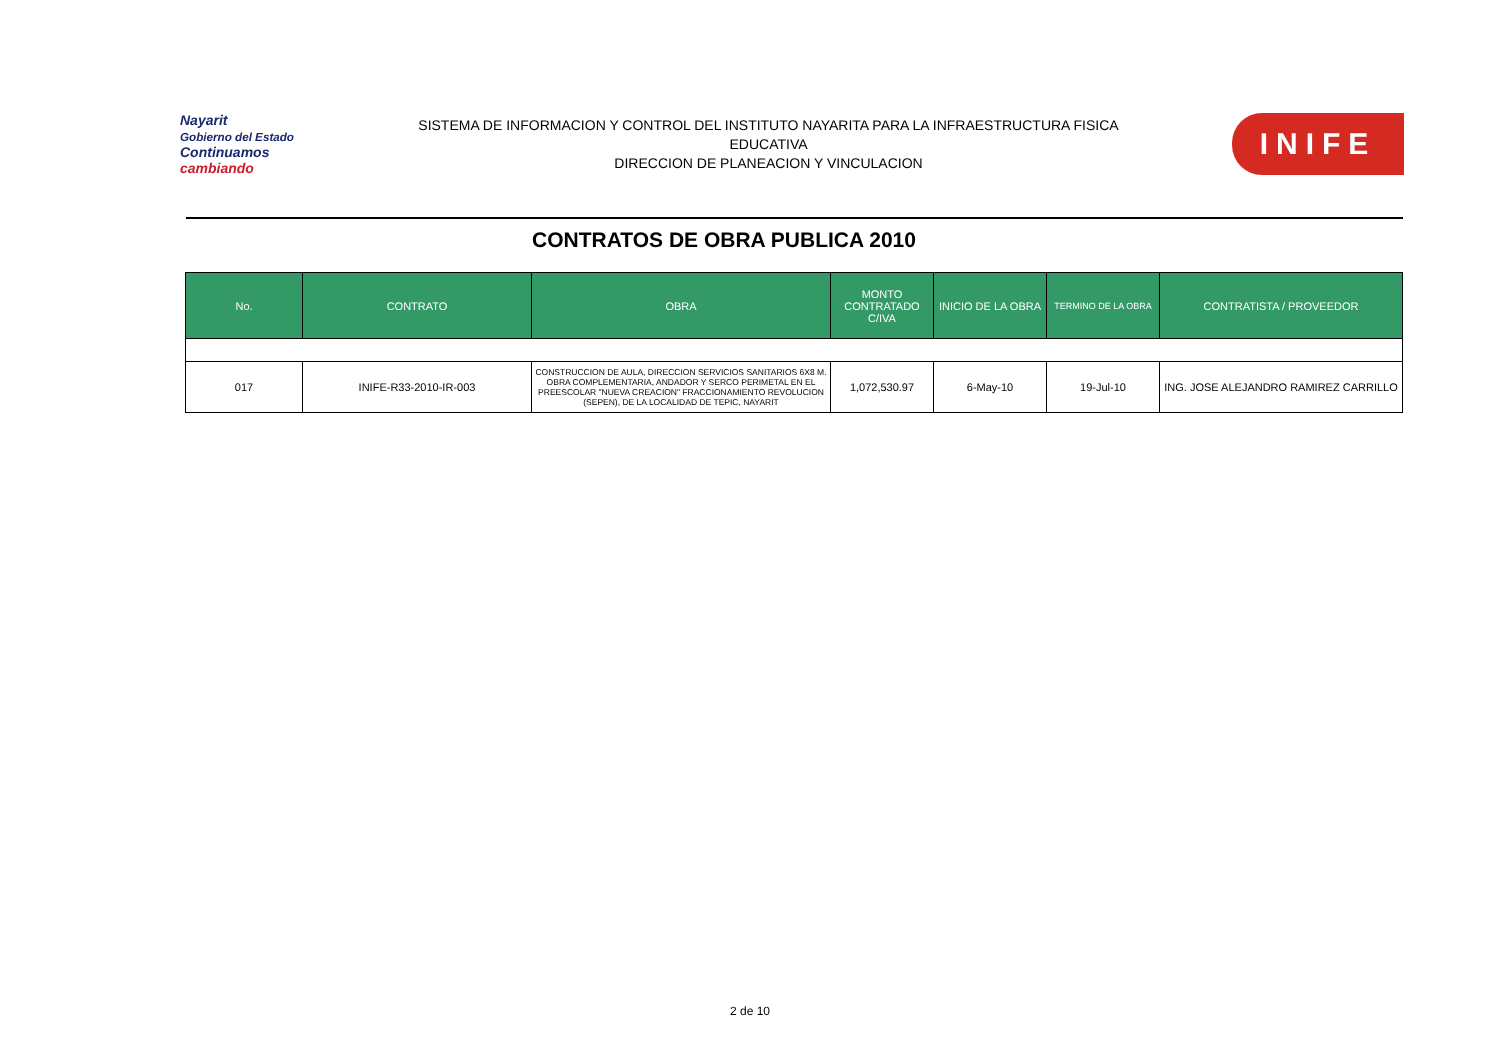Nayarit
Gobierno del Estado
Continuamos cambiando
SISTEMA DE INFORMACION Y CONTROL DEL INSTITUTO NAYARITA PARA LA INFRAESTRUCTURA FISICA
EDUCATIVA
DIRECCION DE PLANEACION Y VINCULACION
INIFE
CONTRATOS DE OBRA PUBLICA 2010
| No. | CONTRATO | OBRA | MONTO CONTRATADO C/IVA | INICIO DE LA OBRA | TERMINO DE LA OBRA | CONTRATISTA / PROVEEDOR |
| --- | --- | --- | --- | --- | --- | --- |
| 017 | INIFE-R33-2010-IR-003 | CONSTRUCCION DE AULA, DIRECCION SERVICIOS SANITARIOS 6X8 M. OBRA COMPLEMENTARIA, ANDADOR Y SERCO PERIMETAL EN EL PREESCOLAR "NUEVA CREACION" FRACCIONAMIENTO REVOLUCION (SEPEN), DE LA LOCALIDAD DE TEPIC, NAYARIT | 1,072,530.97 | 6-May-10 | 19-Jul-10 | ING. JOSE ALEJANDRO RAMIREZ CARRILLO |
2 de 10